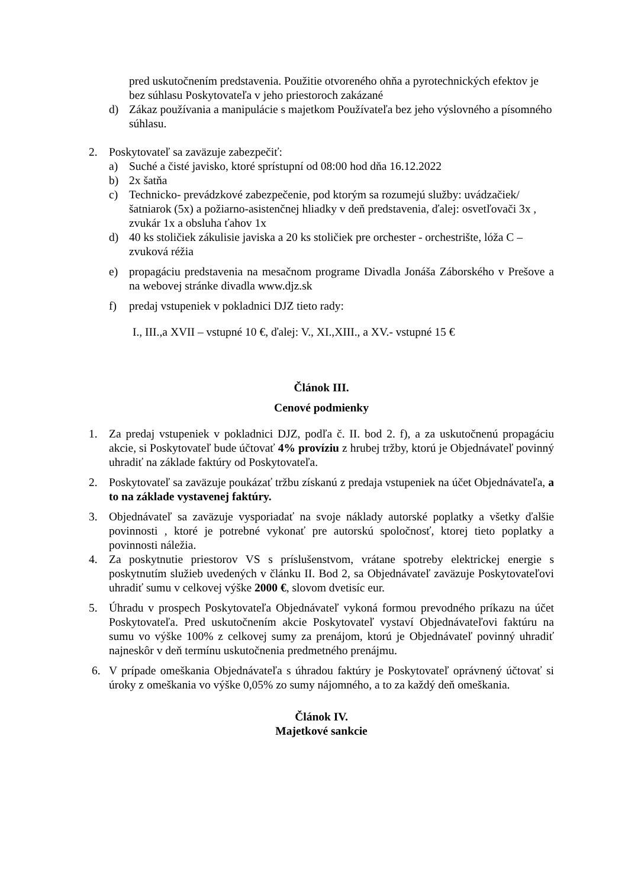pred uskutočnením predstavenia. Použitie otvoreného ohňa a pyrotechnických efektov je bez súhlasu Poskytovateľa v jeho priestoroch zakázané
d) Zákaz používania a manipulácie s majetkom Používateľa bez jeho výslovného a písomného súhlasu.
2. Poskytovateľ sa zaväzuje zabezpečiť:
a) Suché a čisté javisko, ktoré sprístupní od 08:00 hod dňa 16.12.2022
b) 2x šatňa
c) Technicko- prevádzkové zabezpečenie, pod ktorým sa rozumejú služby: uvádzačiek/šatniarok (5x) a požiarno-asistenčnej hliadky v deň predstavenia, ďalej: osvetľovači 3x , zvukár 1x a obsluha ťahov 1x
d) 40 ks stoličiek zákulisie javiska a 20 ks stoličiek pre orchester - orchestrište, lóža C – zvuková réžia
e) propagáciu predstavenia na mesačnom programe Divadla Jonáša Záborského v Prešove a na webovej stránke divadla www.djz.sk
f) predaj vstupeniek v pokladnici DJZ tieto rady:
I., III.,a XVII – vstupné 10 €, ďalej: V., XI.,XIII., a XV.- vstupné 15 €
Článok III.
Cenové podmienky
1. Za predaj vstupeniek v pokladnici DJZ, podľa č. II. bod 2. f), a za uskutočnenú propagáciu akcie, si Poskytovateľ bude účtovať 4% províziu z hrubej tržby, ktorú je Objednávateľ povinný uhradiť na základe faktúry od Poskytovateľa.
2. Poskytovateľ sa zaväzuje poukázať tržbu získanú z predaja vstupeniek na účet Objednávateľa, a to na základe vystavenej faktúry.
3. Objednávateľ sa zaväzuje vysporiadať na svoje náklady autorské poplatky a všetky ďalšie povinnosti , ktoré je potrebné vykonať pre autorskú spoločnosť, ktorej tieto poplatky a povinnosti náležia.
4. Za poskytnutie priestorov VS s príslušenstvom, vrátane spotreby elektrickej energie s poskytnutím služieb uvedených v článku II. Bod 2, sa Objednávateľ zaväzuje Poskytovateľovi uhradiť sumu v celkovej výške 2000 €, slovom dvetisíc eur.
5. Úhradu v prospech Poskytovateľa Objednávateľ vykoná formou prevodného príkazu na účet Poskytovateľa. Pred uskutočnením akcie Poskytovateľ vystaví Objednávateľovi faktúru na sumu vo výške 100% z celkovej sumy za prenájom, ktorú je Objednávateľ povinný uhradiť najneskôr v deň termínu uskutočnenia predmetného prenájmu.
6. V prípade omeškania Objednávateľa s úhradou faktúry je Poskytovateľ oprávnený účtovať si úroky z omeškania vo výške 0,05% zo sumy nájomného, a to za každý deň omeškania.
Článok IV.
Majetkové sankcie